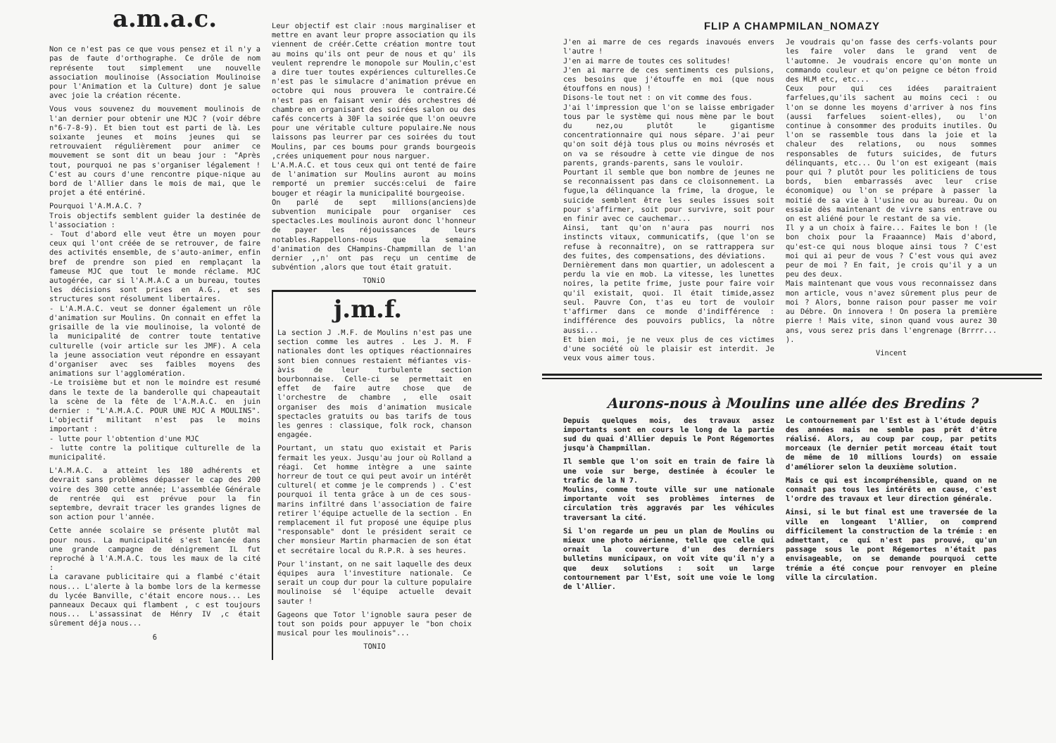a.m.a.c.
Non ce n'est pas ce que vous pensez et il n'y a pas de faute d'orthographe. Ce drôle de nom représente tout simplement une nouvelle association moulinoise (Association Moulinoise pour l'Animation et la Culture) dont je salue avec joie la création récente.
Vous vous souvenez du mouvement moulinois de l'an dernier pour obtenir une MJC ? (voir débre n°6-7-8-9). Et bien tout est parti de là. Les soixante jeunes et moins jeunes qui se retrouvaient régulièrement pour animer ce mouvement se sont dit un beau jour : "Après tout, pourquoi ne pas s'organiser légalement ! C'est au cours d'une rencontre pique-nique au bord de l'Allier dans le mois de mai, que le projet a été entériné.
Pourquoi l'A.M.A.C. ?
Trois objectifs semblent guider la destinée de l'association :
- Tout d'abord elle veut être un moyen pour ceux qui l'ont créée de se retrouver, de faire des activités ensemble, de s'auto-animer, enfin bref de prendre son pied en remplaçant la fameuse MJC que tout le monde réclame. MJC autogérée, car si l'A.M.A.C a un bureau, toutes les décisions sont prises en A.G., et ses structures sont résolument libertaires.
- L'A.M.A.C. veut se donner également un rôle d'animation sur Moulins. On connait en effet la grisaille de la vie moulinoise, la volonté de la municipalité de contrer toute tentative culturelle (voir article sur les JMF). A cela la jeune association veut répondre en essayant d'organiser avec ses faibles moyens des animations sur l'agglomération.
-Le troisième but et non le moindre est resumé dans le texte de la banderolle qui chapeautait la scène de la fête de l'A.M.A.C. en juin dernier : "L'A.M.A.C. POUR UNE MJC A MOULINS". L'objectif militant n'est pas le moins important :
- lutte pour l'obtention d'une MJC
- lutte contre la politique culturelle de la municipalité.
L'A.M.A.C. a atteint les 180 adhérents et devrait sans problèmes dépasser le cap des 200 voire des 300 cette année; L'assemblée Générale de rentrée qui est prévue pour la fin septembre, devrait tracer les grandes lignes de son action pour l'année.
Cette année scolaire se présente plutôt mal pour nous. La municipalité s'est lancée dans une grande campagne de dénigrement IL fut reproché à l'A.M.A.C. tous les maux de la cité :
La caravane publicitaire qui a flambé c'était nous... L'alerte à la bombe lors de la kermesse du lycée Banville, c'était encore nous... Les panneaux Decaux qui flambent , c est toujours nous... L'assassinat de Hénry IV ,c était sûrement déja nous...
6
Leur objectif est clair :nous marginaliser et mettre en avant leur propre association qu ils viennent de créér.Cette création montre tout au moins qu'ils ont peur de nous et qu' ils veulent reprendre le monopole sur Moulin,c'est a dire tuer toutes expériences culturelles.Ce n'est pas le simulacre d'animation prévue en octobre qui nous prouvera le contraire.Cé n'est pas en faisant venir dés orchestres dé chambre en organisant des soirées salon ou des cafés concerts à 30F la soirée que l'on oeuvre pour une véritable culture populaire.Ne nous laissons pas leurrer par ces soirées du tout Moulins, par ces boums pour grands bourgeois ,crées uniquement pour nous narguer.
L'A.M.A.C. et tous ceux qui ont tenté de faire de l'animation sur Moulins auront au moins remporté un premier succés:celui de faire bouger et réagir la municipalité bourgeoise.
On parlé de sept millions(anciens)de subvention municipale pour organiser ces spectacles.Les moulinois auront donc l'honneur de payer les réjouissances de leurs notables.Rappellons-nous que la semaine d'animation des CHampins-Champmillan de l'an dernier ,,n' ont pas reçu un centime de subvéntion ,alors que tout était gratuit.
TONiO
j.m.f.
La section J .M.F. de Moulins n'est pas une section comme les autres . Les J. M. F nationales dont les optiques réactionnaires sont bien connues restaient méfiantes vis-àvis de leur turbulente section bourbonnaise. Celle-ci se permettait en effet de faire autre chose que de l'orchestre de chambre , elle osait organiser des mois d'animation musicale spectacles gratuits ou bas tarifs de tous les genres : classique, folk rock, chanson engagée.
Pourtant, un statu quo existait et Paris fermait les yeux. Jusqu'au jour où Rolland a réagi. Cet homme intègre a une sainte horreur de tout ce qui peut avoir un intérêt culturel( et comme je le comprends ) . C'est pourquoi il tenta grâce à un de ces sous-marins infiltré dans l'association de faire retirer l'équipe actuelle de la section . En remplacement il fut proposé une équipe plus "responsable" dont le président serait ce cher monsieur Martin pharmacien de son état et secrétaire local du R.P.R. à ses heures.
Pour l'instant, on ne sait laquelle des deux équipes aura l'investiture nationale. Ce serait un coup dur pour la culture populaire moulinoise sé l'équipe actuelle devait sauter !
Gageons que Totor l'ignoble saura peser de tout son poids pour appuyer le "bon choix musical pour les moulinois"...
TONIO
FLIP A CHAMPMILAN_NOMAZY
J'en ai marre de ces regards inavoués envers l'autre !
J'en ai marre de toutes ces solitudes!
J'en ai marre de ces sentiments ces pulsions, ces besoins que j'étouffe en moi (que nous étouffons en nous) !
Disons-le tout net : on vit comme des fous.
J'ai l'impression que l'on se laisse embrigader tous par le système qui nous mène par le bout du nez,ou plutôt le gigantisme concentrationnaire qui nous sépare. J'ai peur qu'on soit déjà tous plus ou moins névrosés et on va se résoudre à cette vie dingue de nos parents, grands-parents, sans le vouloir.
Pourtant il semble que bon nombre de jeunes ne se reconnaissent pas dans ce cloisonnement. La fugue,la délinquance la frime, la drogue, le suicide semblent être les seules issues soit pour s'affirmer, soit pour survivre, soit pour en finir avec ce cauchemar...
Ainsi, tant qu'on n'aura pas nourri nos instincts vitaux, communicatifs, (que l'on se refuse à reconnaître), on se rattrappera sur des fuites, des compensations, des déviations.
Dernièrement dans mon quartier, un adolescent a perdu la vie en mob. La vitesse, les lunettes noires, la petite frime, juste pour faire voir qu'il existait, quoi. Il était timide,assez seul. Pauvre Con, t'as eu tort de vouloir t'affirmer dans ce monde d'indifférence : indifférence des pouvoirs publics, la nôtre aussi...
Et bien moi, je ne veux plus de ces victimes d'une société où le plaisir est interdit. Je veux vous aimer tous.
Je voudrais qu'on fasse des cerfs-volants pour les faire voler dans le grand vent de l'automne. Je voudrais encore qu'on monte un commando couleur et qu'on peigne ce béton froid des HLM etc, etc...
Ceux pour qui ces idées paraitraient farfelues,qu'ils sachent au moins ceci : ou l'on se donne les moyens d'arriver à nos fins (aussi farfelues soient-elles), ou l'on continue à consommer des produits inutiles. Ou l'on se rassemble tous dans la joie et la chaleur des relations, ou nous sommes responsables de futurs suicides, de futurs délinquants, etc... Ou l'on est exigeant (mais pour qui ? plutôt pour les politiciens de tous bords, bien embarrassés avec leur crise économique) ou l'on se prépare à passer la moitié de sa vie à l'usine ou au bureau. Ou on essaie dès maintenant de vivre sans entrave ou on est aliéné pour le restant de sa vie.
Il y a un choix à faire... Faites le bon ! (le bon choix pour la Fraaannce) Mais d'abord, qu'est-ce qui nous bloque ainsi tous ? C'est moi qui ai peur de vous ? C'est vous qui avez peur de moi ? En fait, je crois qu'il y a un peu des deux.
Mais maintenant que vous vous reconnaissez dans mon article, vous n'avez sûrement plus peur de moi ? Alors, bonne raison pour passer me voir au Débre. On innovera ! On posera la première pierre ! Mais vite, sinon quand vous aurez 30 ans, vous serez pris dans l'engrenage (Brrrr... ).
Vincent
Aurons-nous à Moulins une allée des Bredins ?
Depuis quelques mois, des travaux assez importants sont en cours le long de la partie sud du quai d'Allier depuis le Pont Régemortes jusqu'à Champmillan.
Il semble que l'on soit en train de faire là une voie sur berge, destinée à écouler le trafic de la N 7.
Moulins, comme toute ville sur une nationale importante voit ses problèmes internes de circulation très aggravés par les véhicules traversant la cité.
Si l'on regarde un peu un plan de Moulins ou mieux une photo aérienne, telle que celle qui ornait la couverture d'un des derniers bulletins municipaux, on voit vite qu'il n'y a que deux solutions : soit un large contournement par l'Est, soit une voie le long de l'Allier.
Le contournement par l'Est est à l'étude depuis des années mais ne semble pas prêt d'être réalisé. Alors, au coup par coup, par petits morceaux (le dernier petit morceau était tout de même de 10 millions lourds) on essaie d'améliorer selon la deuxième solution.
Mais ce qui est incompréhensible, quand on ne connaît pas tous les intérêts en cause, c'est l'ordre des travaux et leur direction générale.
Ainsi, si le but final est une traversée de la ville en longeant l'Allier, on comprend difficilement la construction de la trémie : en admettant, ce qui n'est pas prouvé, qu'un passage sous le pont Régemortes n'était pas envisageable, on se demande pourquoi cette trémie a été conçue pour renvoyer en pleine ville la circulation.